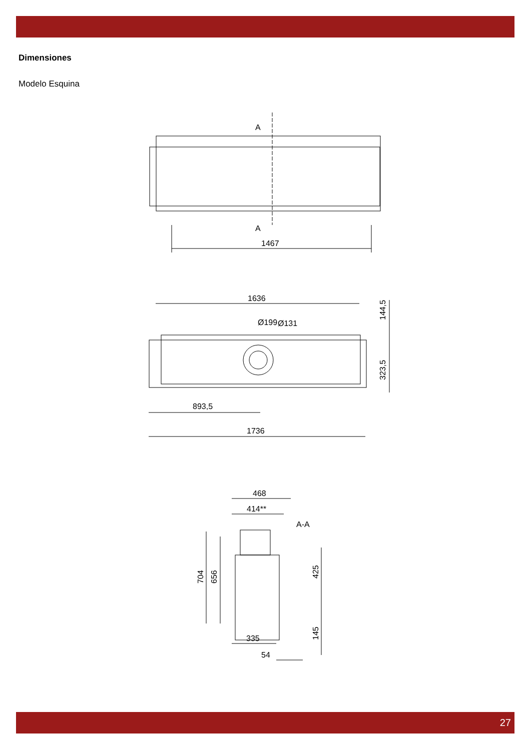Dimensiones
Modelo Esquina
A
A
1467
1636
Ø199
Ø131
144,5
323,5
893,5
1736
468
414**
A-A
704
656
425
145
335
54
27